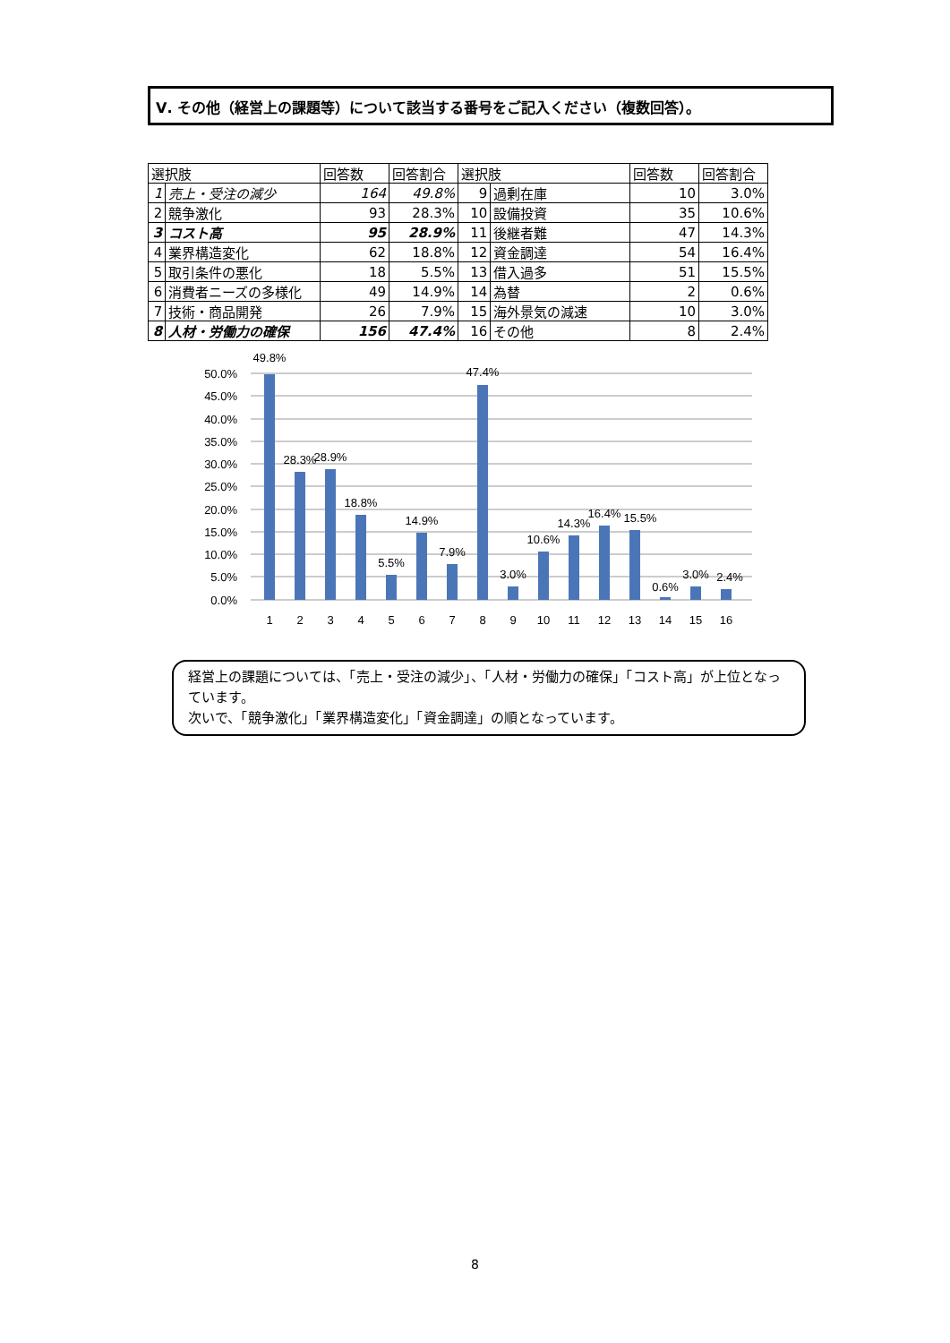Ⅴ. その他（経営上の課題等）について該当する番号をご記入ください（複数回答）。
| 選択肢 | | 回答数 | 回答割合 | 選択肢 | | 回答数 | 回答割合 |
| --- | --- | --- | --- | --- | --- | --- | --- |
| 1 | 売上・受注の減少 | 164 | 49.8% | 9 | 過剰在庫 | 10 | 3.0% |
| 2 | 競争激化 | 93 | 28.3% | 10 | 設備投資 | 35 | 10.6% |
| 3 | コスト高 | 95 | 28.9% | 11 | 後継者難 | 47 | 14.3% |
| 4 | 業界構造変化 | 62 | 18.8% | 12 | 資金調達 | 54 | 16.4% |
| 5 | 取引条件の悪化 | 18 | 5.5% | 13 | 借入過多 | 51 | 15.5% |
| 6 | 消費者ニーズの多様化 | 49 | 14.9% | 14 | 為替 | 2 | 0.6% |
| 7 | 技術・商品開発 | 26 | 7.9% | 15 | 海外景気の減速 | 10 | 3.0% |
| 8 | 人材・労働力の確保 | 156 | 47.4% | 16 | その他 | 8 | 2.4% |
0.0%
5.0%
10.0%
15.0%
20.0%
25.0%
30.0%
35.0%
40.0%
45.0%
50.0%
49.8%
28.3%
28.9%
18.8%
5.5%
14.9%
7.9%
47.4%
3.0%
10.6%
14.3%
16.4%
15.5%
0.6%
3.0%
2.4%
1
2
3
4
5
6
7
8
9
10
11
12
13
14
15
16
経営上の課題については、「売上・受注の減少」、「人材・労働力の確保」「コスト高」が上位となっています。
次いで、「競争激化」「業界構造変化」「資金調達」の順となっています。
8